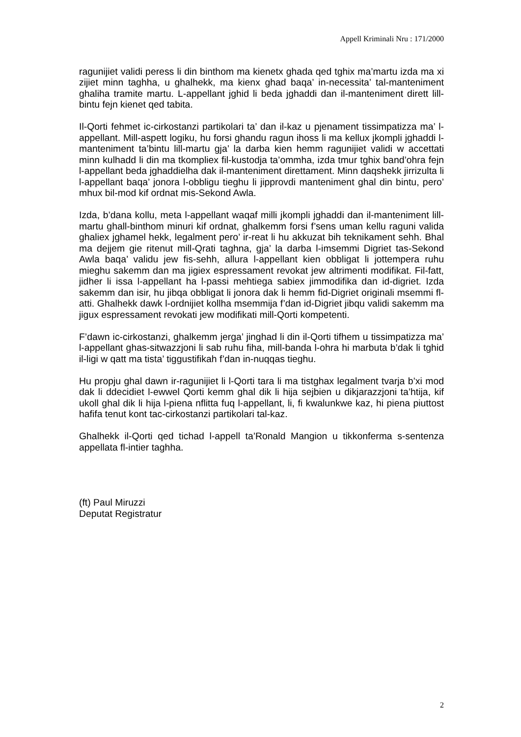Appell Kriminali Nru : 171/2000
ragunijiet validi peress li din binthom ma kienetx ghada qed tghix ma’martu izda ma xi zijiet minn taghha, u ghalhekk, ma kienx ghad baqa’ in-necessita’ tal-manteniment ghaliha tramite martu. L-appellant jghid li beda jghaddi dan il-manteniment dirett lill-bintu fejn kienet qed tabita.
Il-Qorti fehmet ic-cirkostanzi partikolari ta’ dan il-kaz u pjenament tissimpatizza ma’ l-appellant. Mill-aspett logiku, hu forsi ghandu ragun ihoss li ma kellux jkompli jghaddi l-manteniment ta’bintu lill-martu gja’ la darba kien hemm ragunijiet validi w accettati minn kulhadd li din ma tkompliex fil-kustodja ta’ommha, izda tmur tghix band’ohra fejn l-appellant beda jghaddielha dak il-manteniment direttament. Minn daqshekk jirrizulta li l-appellant baqa’ jonora l-obbligu tieghu li jipprovdi manteniment ghal din bintu, pero’ mhux bil-mod kif ordnat mis-Sekond Awla.
Izda, b’dana kollu, meta l-appellant waqaf milli jkompli jghaddi dan il-manteniment lill-martu ghall-binthom minuri kif ordnat, ghalkemm forsi f’sens uman kellu raguni valida ghaliex jghamel hekk, legalment pero’ ir-reat li hu akkuzat bih teknikament sehh. Bhal ma dejjem gie ritenut mill-Qrati taghna, gja’ la darba l-imsemmi Digriet tas-Sekond Awla baqa’ validu jew fis-sehh, allura l-appellant kien obbligat li jottempera ruhu mieghu sakemm dan ma jigiex espressament revokat jew altrimenti modifikat. Fil-fatt, jidher li issa l-appellant ha l-passi mehtiega sabiex jimmodifika dan id-digriet. Izda sakemm dan isir, hu jibqa obbligat li jonora dak li hemm fid-Digriet originali msemmi fl-atti. Ghalhekk dawk l-ordnijiet kollha msemmija f’dan id-Digriet jibqu validi sakemm ma jigux espressament revokati jew modifikati mill-Qorti kompetenti.
F’dawn ic-cirkostanzi, ghalkemm jerga’ jinghad li din il-Qorti tifhem u tissimpatizza ma’ l-appellant ghas-sitwazzjoni li sab ruhu fiha, mill-banda l-ohra hi marbuta b’dak li tghid il-ligi w qatt ma tista’ tiggustifikah f’dan in-nuqqas tieghu.
Hu propju ghal dawn ir-ragunijiet li l-Qorti tara li ma tistghax legalment tvarja b’xi mod dak li ddecidiet l-ewwel Qorti kemm ghal dik li hija sejbien u dikjarazzjoni ta’htija, kif ukoll ghal dik li hija l-piena nflitta fuq l-appellant, li, fi kwalunkwe kaz, hi piena piuttost hafifa tenut kont tac-cirkostanzi partikolari tal-kaz.
Ghalhekk il-Qorti qed tichad l-appell ta’Ronald Mangion u tikkonferma s-sentenza appellata fl-intier taghha.
(ft) Paul Miruzzi
Deputat Registratur
2